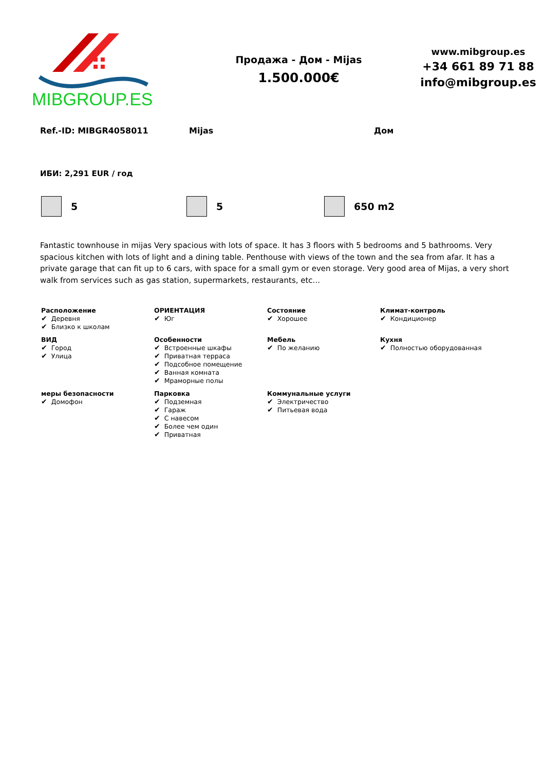MIBGROUP.ES
Продажа - Дом - Mijas
1.500.000€
www.mibgroup.es
+34 661 89 71 88
info@mibgroup.es
Ref.-ID: MIBGR4058011 Mijas Дом
ИБИ: 2,291 EUR / год
5 5 650 m2
Fantastic townhouse in mijas Very spacious with lots of space. It has 3 floors with 5 bedrooms and 5 bathrooms. Very spacious kitchen with lots of light and a dining table. Penthouse with views of the town and the sea from afar. It has a private garage that can fit up to 6 cars, with space for a small gym or even storage. Very good area of Mijas, a very short walk from services such as gas station, supermarkets, restaurants, etc...
| Расположение ✔ Деревня ✔ Близко к школам | ОРИЕНТАЦИЯ ✔ Юг | Состояние ✔ Хорошее | Климат-контроль ✔ Кондиционер |
| ВИД ✔ Город ✔ Улица | Особенности ✔ Встроенные шкафы ✔ Приватная терраса ✔ Подсобное помещение ✔ Ванная комната ✔ Мраморные полы | Мебель ✔ По желанию | Кухня ✔ Полностью оборудованная |
| меры безопасности ✔ Домофон | Парковка ✔ Подземная ✔ Гараж ✔ С навесом ✔ Более чем один ✔ Приватная | Коммунальные услуги ✔ Электричество ✔ Питьевая вода | |